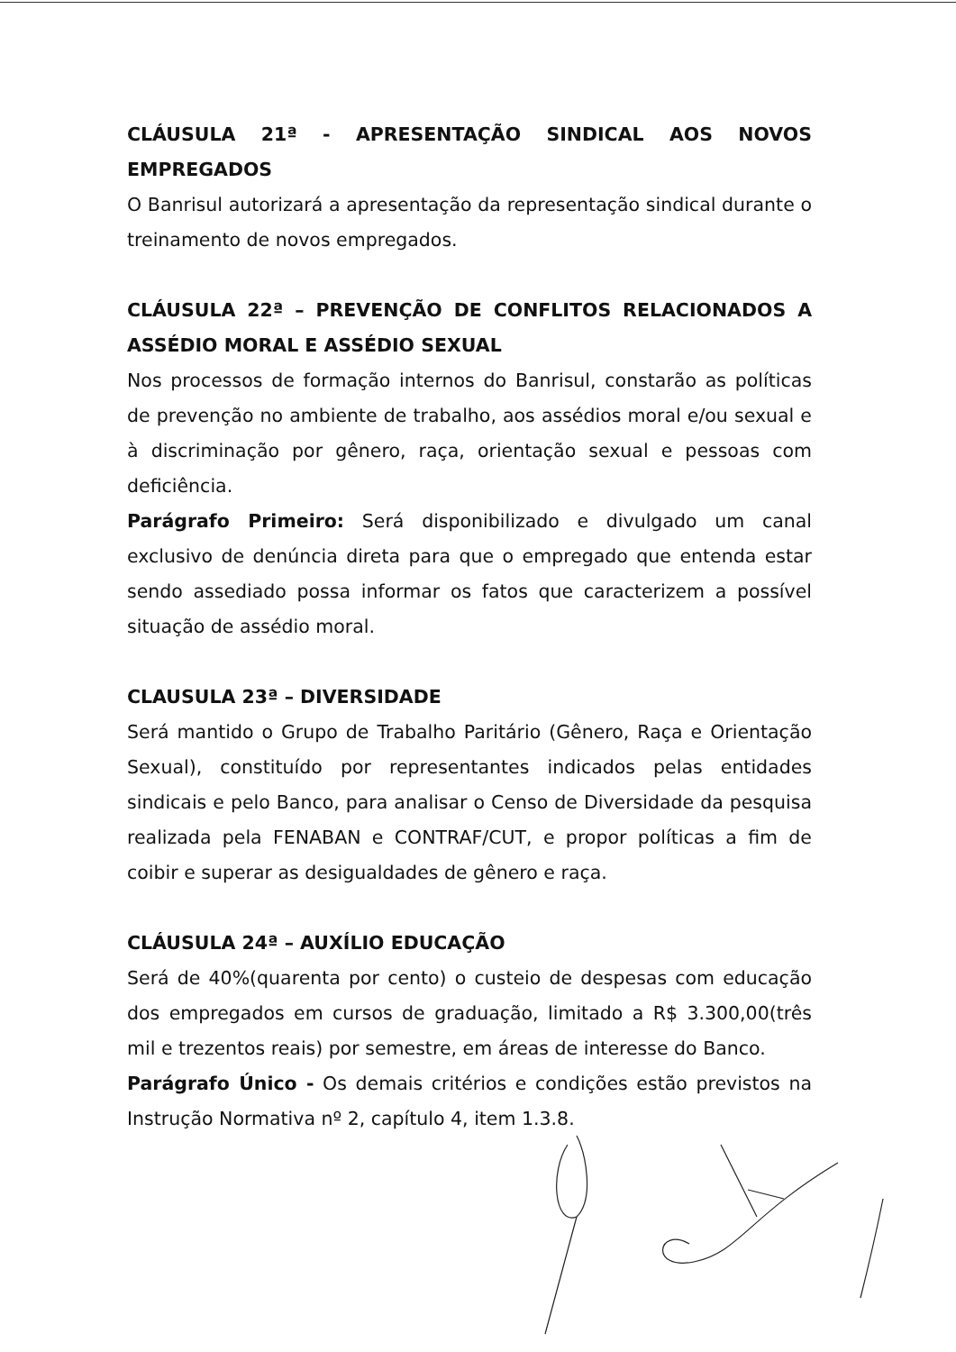CLÁUSULA 21ª - APRESENTAÇÃO SINDICAL AOS NOVOS EMPREGADOS
O Banrisul autorizará a apresentação da representação sindical durante o treinamento de novos empregados.
CLÁUSULA 22ª – PREVENÇÃO DE CONFLITOS RELACIONADOS A ASSÉDIO MORAL E ASSÉDIO SEXUAL
Nos processos de formação internos do Banrisul, constarão as políticas de prevenção no ambiente de trabalho, aos assédios moral e/ou sexual e à discriminação por gênero, raça, orientação sexual e pessoas com deficiência.
Parágrafo Primeiro: Será disponibilizado e divulgado um canal exclusivo de denúncia direta para que o empregado que entenda estar sendo assediado possa informar os fatos que caracterizem a possível situação de assédio moral.
CLAUSULA 23ª – DIVERSIDADE
Será mantido o Grupo de Trabalho Paritário (Gênero, Raça e Orientação Sexual), constituído por representantes indicados pelas entidades sindicais e pelo Banco, para analisar o Censo de Diversidade da pesquisa realizada pela FENABAN e CONTRAF/CUT, e propor políticas a fim de coibir e superar as desigualdades de gênero e raça.
CLÁUSULA 24ª – AUXÍLIO EDUCAÇÃO
Será de 40%(quarenta por cento) o custeio de despesas com educação dos empregados em cursos de graduação, limitado a R$ 3.300,00(três mil e trezentos reais) por semestre, em áreas de interesse do Banco.
Parágrafo Único - Os demais critérios e condições estão previstos na Instrução Normativa nº 2, capítulo 4, item 1.3.8.